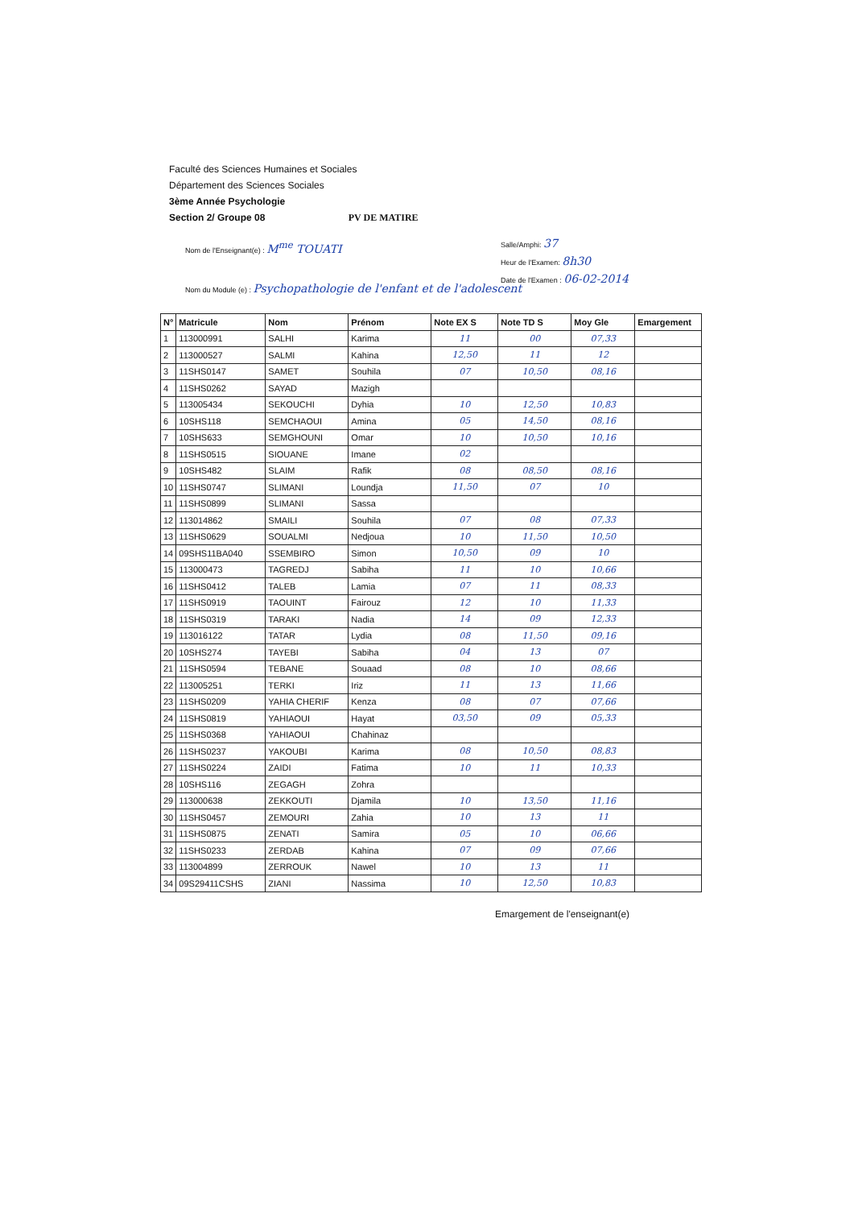Faculté des Sciences Humaines et Sociales
Département des Sciences Sociales
3ème Année Psychologie
Section 2/ Groupe 08 PV DE MATIRE
Nom de l'Enseignant(e) : M<sup>me</sup> TOUATI
Salle/Amphi: 37
Heur de l'Examen: 8h30
Date de l'Examen : 06-02-2014
Nom du Module (e) : Psychopathologie de l'enfant et de l'adolescent
| N° | Matricule | Nom | Prénom | Note EX S | Note TD S | Moy Gle | Emargement |
| --- | --- | --- | --- | --- | --- | --- | --- |
| 1 | 113000991 | SALHI | Karima | 11 | 00 | 07,33 | |
| 2 | 113000527 | SALMI | Kahina | 12,50 | 11 | 12 | |
| 3 | 11SHS0147 | SAMET | Souhila | 07 | 10,50 | 08,16 | |
| 4 | 11SHS0262 | SAYAD | Mazigh | | | | |
| 5 | 113005434 | SEKOUCHI | Dyhia | 10 | 12,50 | 10,83 | |
| 6 | 10SHS118 | SEMCHAOUI | Amina | 05 | 14,50 | 08,16 | |
| 7 | 10SHS633 | SEMGHOUNI | Omar | 10 | 10,50 | 10,16 | |
| 8 | 11SHS0515 | SIOUANE | Imane | 02 | | | |
| 9 | 10SHS482 | SLAIM | Rafik | 08 | 08,50 | 08,16 | |
| 10 | 11SHS0747 | SLIMANI | Loundja | 11,50 | 07 | 10 | |
| 11 | 11SHS0899 | SLIMANI | Sassa | | | | |
| 12 | 113014862 | SMAILI | Souhila | 07 | 08 | 07,33 | |
| 13 | 11SHS0629 | SOUALMI | Nedjoua | 10 | 11,50 | 10,50 | |
| 14 | 09SHS11BA040 | SSEMBIRO | Simon | 10,50 | 09 | 10 | |
| 15 | 113000473 | TAGREDJ | Sabiha | 11 | 10 | 10,66 | |
| 16 | 11SHS0412 | TALEB | Lamia | 07 | 11 | 08,33 | |
| 17 | 11SHS0919 | TAOUINT | Fairouz | 12 | 10 | 11,33 | |
| 18 | 11SHS0319 | TARAKI | Nadia | 14 | 09 | 12,33 | |
| 19 | 113016122 | TATAR | Lydia | 08 | 11,50 | 09,16 | |
| 20 | 10SHS274 | TAYEBI | Sabiha | 04 | 13 | 07 | |
| 21 | 11SHS0594 | TEBANE | Souaad | 08 | 10 | 08,66 | |
| 22 | 113005251 | TERKI | Iriz | 11 | 13 | 11,66 | |
| 23 | 11SHS0209 | YAHIA CHERIF | Kenza | 08 | 07 | 07,66 | |
| 24 | 11SHS0819 | YAHIAOUI | Hayat | 03,50 | 09 | 05,33 | |
| 25 | 11SHS0368 | YAHIAOUI | Chahinaz | | | | |
| 26 | 11SHS0237 | YAKOUBI | Karima | 08 | 10,50 | 08,83 | |
| 27 | 11SHS0224 | ZAIDI | Fatima | 10 | 11 | 10,33 | |
| 28 | 10SHS116 | ZEGAGH | Zohra | | | | |
| 29 | 113000638 | ZEKKOUTI | Djamila | 10 | 13,50 | 11,16 | |
| 30 | 11SHS0457 | ZEMOURI | Zahia | 10 | 13 | 11 | |
| 31 | 11SHS0875 | ZENATI | Samira | 05 | 10 | 06,66 | |
| 32 | 11SHS0233 | ZERDAB | Kahina | 07 | 09 | 07,66 | |
| 33 | 113004899 | ZERROUK | Nawel | 10 | 13 | 11 | |
| 34 | 09S29411CSHS | ZIANI | Nassima | 10 | 12,50 | 10,83 | |
Emargement de l'enseignant(e)